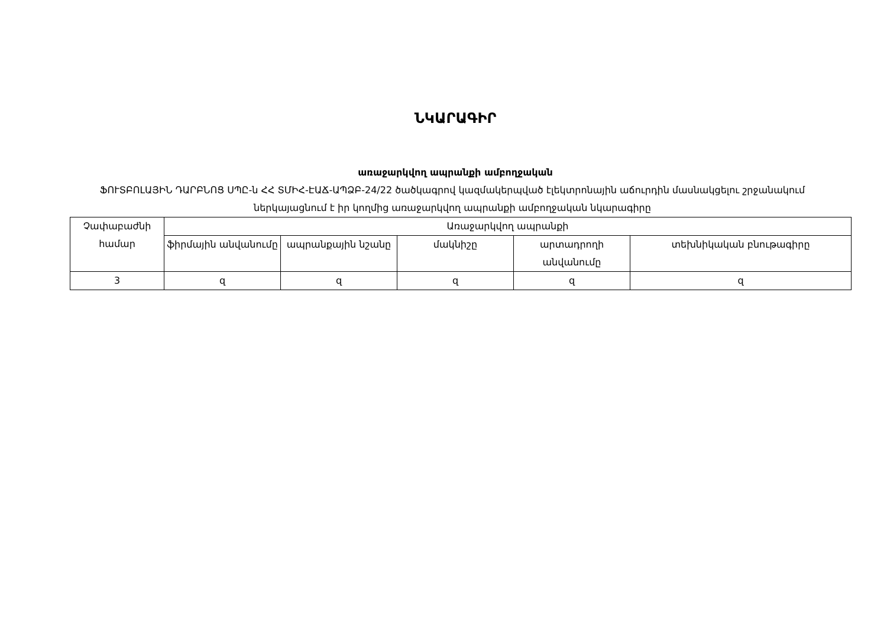ՆԿԱՐԱԳԻՐ
առաջարկվող ապրանքի ամբողջական
ՖՈՒՏԲՈԼԱՅԻՆ ԴԱՐԲՆՈՑ ՍՊԸ-ն ՀՀ ՏՄԻՀ-ԷԱՃ-ԱՊՁԲ-24/22 ծածկագրով կազմակերպված էլեկտրոնային աճուրդին մասնակցելու շրջանակում ներկայացնում է իր կողմից առաջարկվող ապրանքի ամբողջական նկարագիրը
| Չափաբաժնի համար | Առաջարկվող ապրանքի | | | | |
| --- | --- | --- | --- | --- | --- |
| | ֆիրմային անվանումը | ապրանքային նշանը | մակնիշը | արտադրողի անվանումը | տեխնիկական բնութագիրը |
| 3 | զ | զ | զ | զ | զ |